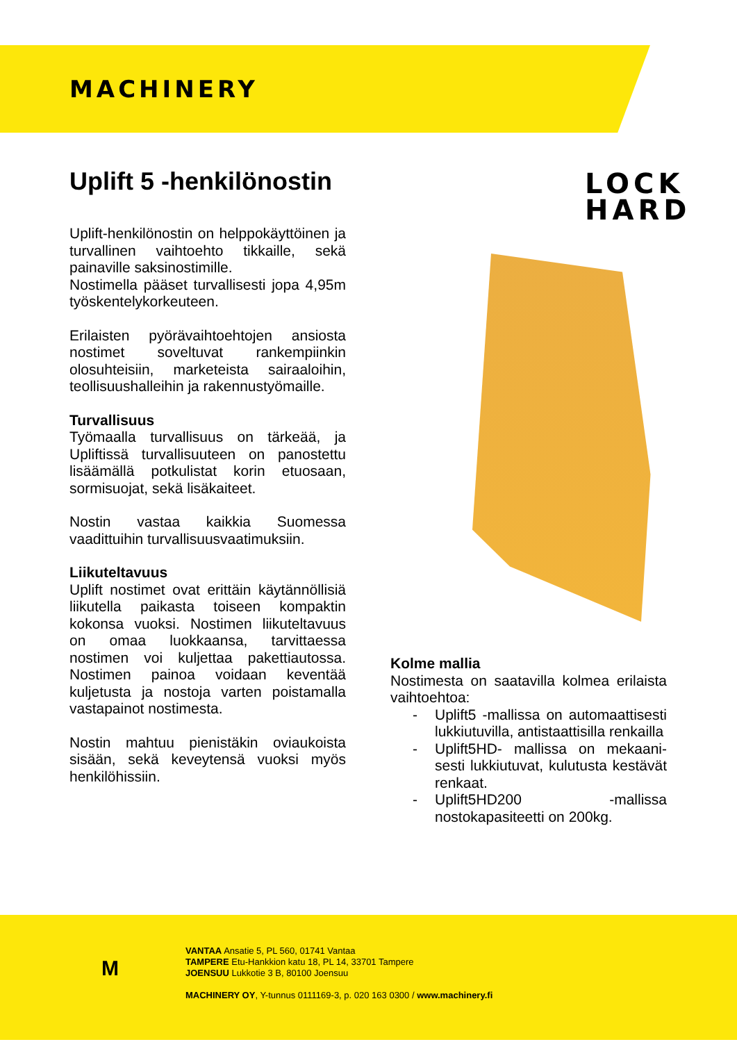MACHINERY
Uplift 5 -henkilönostin
LOCK
HARD
Uplift-henkilönostin on helppokäyttöinen ja turvallinen vaihtoehto tikkaille, sekä painaville saksinostimille.
Nostimella pääset turvallisesti jopa 4,95m työskentelykorkeuteen.
Erilaisten pyörävaihtoehtojen ansiosta nostimet soveltuvat rankempiinkin olosuhteisiin, marketeista sairaaloihin, teollisuushalleihin ja rakennustyömaille.
Turvallisuus
Työmaalla turvallisuus on tärkeää, ja Upliftissä turvallisuuteen on panostettu lisäämällä potkulistat korin etuosaan, sormisuojat, sekä lisäkaiteet.
Nostin vastaa kaikkia Suomessa vaadittuihin turvallisuusvaatimuksiin.
Liikuteltavuus
Uplift nostimet ovat erittäin käytännöllisiä liikutella paikasta toiseen kompaktin kokonsa vuoksi. Nostimen liikuteltavuus on omaa luokkaansa, tarvittaessa nostimen voi kuljettaa pakettiautossa. Nostimen painoa voidaan keventää kuljetusta ja nostoja varten poistamalla vastapainot nostimesta.
Nostin mahtuu pienistäkin oviaukoista sisään, sekä keveytensä vuoksi myös henkilöhissiin.
Kolme mallia
Nostimesta on saatavilla kolmea erilaista vaihtoehtoa:
- Uplift5 -mallissa on automaattisesti lukkiutuvilla, antistaattisilla renkailla
- Uplift5HD- mallissa on mekaani-sesti lukkiutuvat, kulutusta kestävät renkaat.
- Uplift5HD200 -mallissa nostokapasiteetti on 200kg.
M
VANTAA Ansatie 5, PL 560, 01741 Vantaa
TAMPERE Etu-Hankkion katu 18, PL 14, 33701 Tampere
JOENSUU Lukkotie 3 B, 80100 Joensuu
MACHINERY OY, Y-tunnus 0111169-3, p. 020 163 0300 / www.machinery.fi